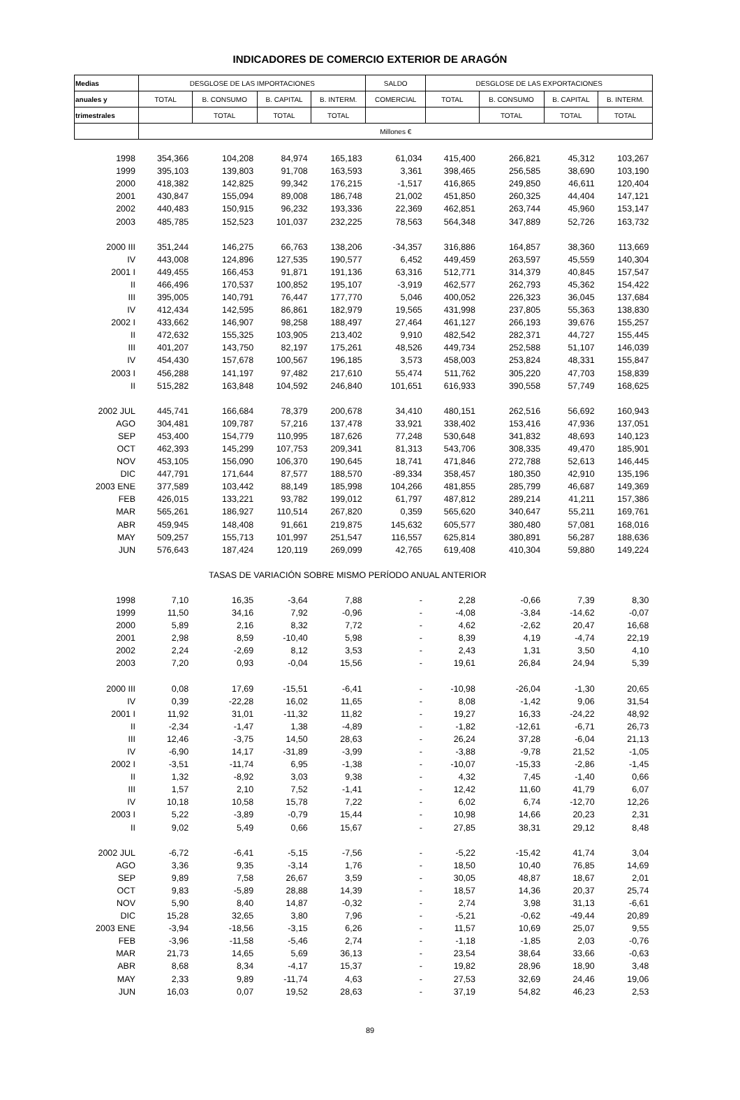INDICADORES DE COMERCIO EXTERIOR DE ARAGÓN
| Medias | DESGLOSE DE LAS IMPORTACIONES | | | | SALDO | DESGLOSE DE LAS EXPORTACIONES | | | |
| --- | --- | --- | --- | --- | --- | --- | --- | --- | --- |
| anuales y | TOTAL | B. CONSUMO | B. CAPITAL | B. INTERM. | COMERCIAL | TOTAL | B. CONSUMO | B. CAPITAL | B. INTERM. |
| trimestrales | | TOTAL | TOTAL | TOTAL | | | TOTAL | TOTAL | TOTAL |
| | Millones € | | | | | | | | |
| 1998 | 354,366 | 104,208 | 84,974 | 165,183 | 61,034 | 415,400 | 266,821 | 45,312 | 103,267 |
| 1999 | 395,103 | 139,803 | 91,708 | 163,593 | 3,361 | 398,465 | 256,585 | 38,690 | 103,190 |
| 2000 | 418,382 | 142,825 | 99,342 | 176,215 | -1,517 | 416,865 | 249,850 | 46,611 | 120,404 |
| 2001 | 430,847 | 155,094 | 89,008 | 186,748 | 21,002 | 451,850 | 260,325 | 44,404 | 147,121 |
| 2002 | 440,483 | 150,915 | 96,232 | 193,336 | 22,369 | 462,851 | 263,744 | 45,960 | 153,147 |
| 2003 | 485,785 | 152,523 | 101,037 | 232,225 | 78,563 | 564,348 | 347,889 | 52,726 | 163,732 |
| 2000 III | 351,244 | 146,275 | 66,763 | 138,206 | -34,357 | 316,886 | 164,857 | 38,360 | 113,669 |
| IV | 443,008 | 124,896 | 127,535 | 190,577 | 6,452 | 449,459 | 263,597 | 45,559 | 140,304 |
| 2001 I | 449,455 | 166,453 | 91,871 | 191,136 | 63,316 | 512,771 | 314,379 | 40,845 | 157,547 |
| II | 466,496 | 170,537 | 100,852 | 195,107 | -3,919 | 462,577 | 262,793 | 45,362 | 154,422 |
| III | 395,005 | 140,791 | 76,447 | 177,770 | 5,046 | 400,052 | 226,323 | 36,045 | 137,684 |
| IV | 412,434 | 142,595 | 86,861 | 182,979 | 19,565 | 431,998 | 237,805 | 55,363 | 138,830 |
| 2002 I | 433,662 | 146,907 | 98,258 | 188,497 | 27,464 | 461,127 | 266,193 | 39,676 | 155,257 |
| II | 472,632 | 155,325 | 103,905 | 213,402 | 9,910 | 482,542 | 282,371 | 44,727 | 155,445 |
| III | 401,207 | 143,750 | 82,197 | 175,261 | 48,526 | 449,734 | 252,588 | 51,107 | 146,039 |
| IV | 454,430 | 157,678 | 100,567 | 196,185 | 3,573 | 458,003 | 253,824 | 48,331 | 155,847 |
| 2003 I | 456,288 | 141,197 | 97,482 | 217,610 | 55,474 | 511,762 | 305,220 | 47,703 | 158,839 |
| II | 515,282 | 163,848 | 104,592 | 246,840 | 101,651 | 616,933 | 390,558 | 57,749 | 168,625 |
| 2002 JUL | 445,741 | 166,684 | 78,379 | 200,678 | 34,410 | 480,151 | 262,516 | 56,692 | 160,943 |
| AGO | 304,481 | 109,787 | 57,216 | 137,478 | 33,921 | 338,402 | 153,416 | 47,936 | 137,051 |
| SEP | 453,400 | 154,779 | 110,995 | 187,626 | 77,248 | 530,648 | 341,832 | 48,693 | 140,123 |
| OCT | 462,393 | 145,299 | 107,753 | 209,341 | 81,313 | 543,706 | 308,335 | 49,470 | 185,901 |
| NOV | 453,105 | 156,090 | 106,370 | 190,645 | 18,741 | 471,846 | 272,788 | 52,613 | 146,445 |
| DIC | 447,791 | 171,644 | 87,577 | 188,570 | -89,334 | 358,457 | 180,350 | 42,910 | 135,196 |
| 2003 ENE | 377,589 | 103,442 | 88,149 | 185,998 | 104,266 | 481,855 | 285,799 | 46,687 | 149,369 |
| FEB | 426,015 | 133,221 | 93,782 | 199,012 | 61,797 | 487,812 | 289,214 | 41,211 | 157,386 |
| MAR | 565,261 | 186,927 | 110,514 | 267,820 | 0,359 | 565,620 | 340,647 | 55,211 | 169,761 |
| ABR | 459,945 | 148,408 | 91,661 | 219,875 | 145,632 | 605,577 | 380,480 | 57,081 | 168,016 |
| MAY | 509,257 | 155,713 | 101,997 | 251,547 | 116,557 | 625,814 | 380,891 | 56,287 | 188,636 |
| JUN | 576,643 | 187,424 | 120,119 | 269,099 | 42,765 | 619,408 | 410,304 | 59,880 | 149,224 |
| | TASAS DE VARIACIÓN SOBRE MISMO PERÍODO ANUAL ANTERIOR | | | | | | | | |
| 1998 | 7,10 | 16,35 | -3,64 | 7,88 | - | 2,28 | -0,66 | 7,39 | 8,30 |
| 1999 | 11,50 | 34,16 | 7,92 | -0,96 | - | -4,08 | -3,84 | -14,62 | -0,07 |
| 2000 | 5,89 | 2,16 | 8,32 | 7,72 | - | 4,62 | -2,62 | 20,47 | 16,68 |
| 2001 | 2,98 | 8,59 | -10,40 | 5,98 | - | 8,39 | 4,19 | -4,74 | 22,19 |
| 2002 | 2,24 | -2,69 | 8,12 | 3,53 | - | 2,43 | 1,31 | 3,50 | 4,10 |
| 2003 | 7,20 | 0,93 | -0,04 | 15,56 | - | 19,61 | 26,84 | 24,94 | 5,39 |
| 2000 III | 0,08 | 17,69 | -15,51 | -6,41 | - | -10,98 | -26,04 | -1,30 | 20,65 |
| IV | 0,39 | -22,28 | 16,02 | 11,65 | - | 8,08 | -1,42 | 9,06 | 31,54 |
| 2001 I | 11,92 | 31,01 | -11,32 | 11,82 | - | 19,27 | 16,33 | -24,22 | 48,92 |
| II | -2,34 | -1,47 | 1,38 | -4,89 | - | -1,82 | -12,61 | -6,71 | 26,73 |
| III | 12,46 | -3,75 | 14,50 | 28,63 | - | 26,24 | 37,28 | -6,04 | 21,13 |
| IV | -6,90 | 14,17 | -31,89 | -3,99 | - | -3,88 | -9,78 | 21,52 | -1,05 |
| 2002 I | -3,51 | -11,74 | 6,95 | -1,38 | - | -10,07 | -15,33 | -2,86 | -1,45 |
| II | 1,32 | -8,92 | 3,03 | 9,38 | - | 4,32 | 7,45 | -1,40 | 0,66 |
| III | 1,57 | 2,10 | 7,52 | -1,41 | - | 12,42 | 11,60 | 41,79 | 6,07 |
| IV | 10,18 | 10,58 | 15,78 | 7,22 | - | 6,02 | 6,74 | -12,70 | 12,26 |
| 2003 I | 5,22 | -3,89 | -0,79 | 15,44 | - | 10,98 | 14,66 | 20,23 | 2,31 |
| II | 9,02 | 5,49 | 0,66 | 15,67 | - | 27,85 | 38,31 | 29,12 | 8,48 |
| 2002 JUL | -6,72 | -6,41 | -5,15 | -7,56 | - | -5,22 | -15,42 | 41,74 | 3,04 |
| AGO | 3,36 | 9,35 | -3,14 | 1,76 | - | 18,50 | 10,40 | 76,85 | 14,69 |
| SEP | 9,89 | 7,58 | 26,67 | 3,59 | - | 30,05 | 48,87 | 18,67 | 2,01 |
| OCT | 9,83 | -5,89 | 28,88 | 14,39 | - | 18,57 | 14,36 | 20,37 | 25,74 |
| NOV | 5,90 | 8,40 | 14,87 | -0,32 | - | 2,74 | 3,98 | 31,13 | -6,61 |
| DIC | 15,28 | 32,65 | 3,80 | 7,96 | - | -5,21 | -0,62 | -49,44 | 20,89 |
| 2003 ENE | -3,94 | -18,56 | -3,15 | 6,26 | - | 11,57 | 10,69 | 25,07 | 9,55 |
| FEB | -3,96 | -11,58 | -5,46 | 2,74 | - | -1,18 | -1,85 | 2,03 | -0,76 |
| MAR | 21,73 | 14,65 | 5,69 | 36,13 | - | 23,54 | 38,64 | 33,66 | -0,63 |
| ABR | 8,68 | 8,34 | -4,17 | 15,37 | - | 19,82 | 28,96 | 18,90 | 3,48 |
| MAY | 2,33 | 9,89 | -11,74 | 4,63 | - | 27,53 | 32,69 | 24,46 | 19,06 |
| JUN | 16,03 | 0,07 | 19,52 | 28,63 | - | 37,19 | 54,82 | 46,23 | 2,53 |
89